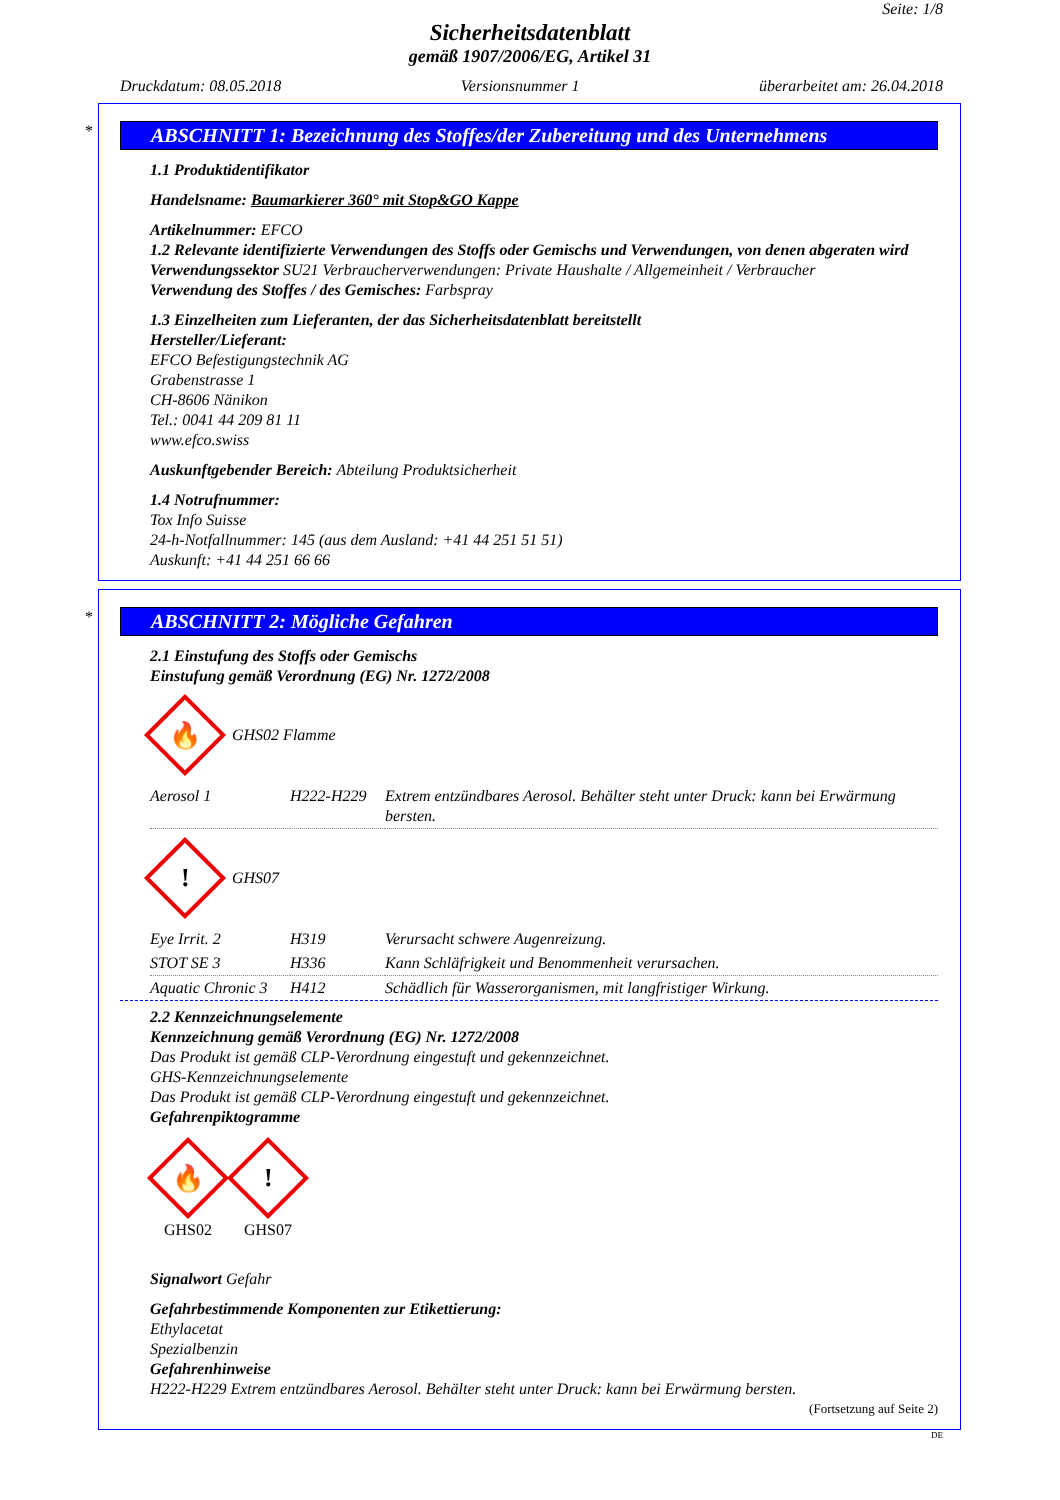Seite: 1/8
Sicherheitsdatenblatt
gemäß 1907/2006/EG, Artikel 31
Druckdatum: 08.05.2018 Versionsnummer 1 überarbeitet am: 26.04.2018
*
ABSCHNITT 1: Bezeichnung des Stoffes/der Zubereitung und des Unternehmens
1.1 Produktidentifikator
Handelsname: Baumarkierer 360° mit Stop&GO Kappe
Artikelnummer: EFCO
1.2 Relevante identifizierte Verwendungen des Stoffs oder Gemischs und Verwendungen, von denen abgeraten wird
Verwendungssektor SU21 Verbraucherverwendungen: Private Haushalte / Allgemeinheit / Verbraucher
Verwendung des Stoffes / des Gemisches: Farbspray
1.3 Einzelheiten zum Lieferanten, der das Sicherheitsdatenblatt bereitstellt
Hersteller/Lieferant:
EFCO Befestigungstechnik AG
Grabenstrasse 1
CH-8606 Nänikon
Tel.: 0041 44 209 81 11
www.efco.swiss
Auskunftgebender Bereich: Abteilung Produktsicherheit
1.4 Notrufnummer:
Tox Info Suisse
24-h-Notfallnummer: 145 (aus dem Ausland: +41 44 251 51 51)
Auskunft: +41 44 251 66 66
*
ABSCHNITT 2: Mögliche Gefahren
2.1 Einstufung des Stoffs oder Gemischs
Einstufung gemäß Verordnung (EG) Nr. 1272/2008
🔥
GHS02 Flamme
| Aerosol 1 | H222-H229 | Extrem entzündbares Aerosol. Behälter steht unter Druck: kann bei Erwärmung bersten. |
!
GHS07
| Eye Irrit. 2 | H319 | Verursacht schwere Augenreizung. |
| STOT SE 3 | H336 | Kann Schläfrigkeit und Benommenheit verursachen. |
| Aquatic Chronic 3 | H412 | Schädlich für Wasserorganismen, mit langfristiger Wirkung. |
2.2 Kennzeichnungselemente
Kennzeichnung gemäß Verordnung (EG) Nr. 1272/2008
Das Produkt ist gemäß CLP-Verordnung eingestuft und gekennzeichnet.
GHS-Kennzeichnungselemente
Das Produkt ist gemäß CLP-Verordnung eingestuft und gekennzeichnet.
Gefahrenpiktogramme
🔥
GHS02
!
GHS07
Signalwort Gefahr
Gefahrbestimmende Komponenten zur Etikettierung:
Ethylacetat
Spezialbenzin
Gefahrenhinweise
H222-H229 Extrem entzündbares Aerosol. Behälter steht unter Druck: kann bei Erwärmung bersten.
(Fortsetzung auf Seite 2)
DE